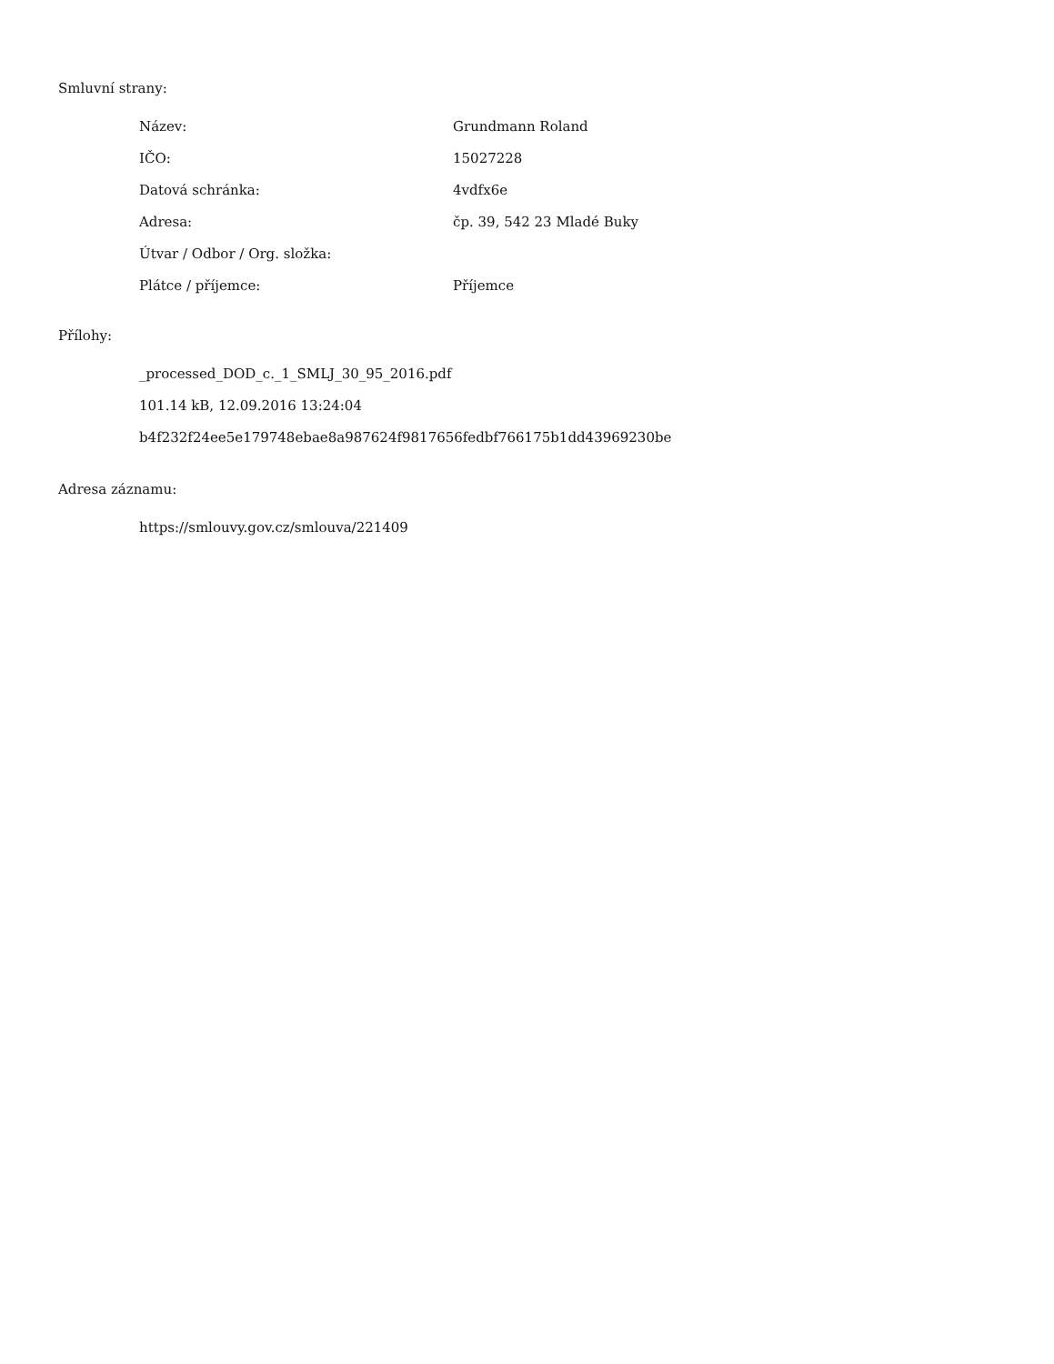Smluvní strany:
| Název: | Grundmann Roland |
| IČO: | 15027228 |
| Datová schránka: | 4vdfx6e |
| Adresa: | čp. 39, 542 23 Mladé Buky |
| Útvar / Odbor / Org. složka: | |
| Plátce / příjemce: | Příjemce |
Přílohy:
_processed_DOD_c._1_SMLJ_30_95_2016.pdf
101.14 kB, 12.09.2016 13:24:04
b4f232f24ee5e179748ebae8a987624f9817656fedbf766175b1dd43969230be
Adresa záznamu:
https://smlouvy.gov.cz/smlouva/221409